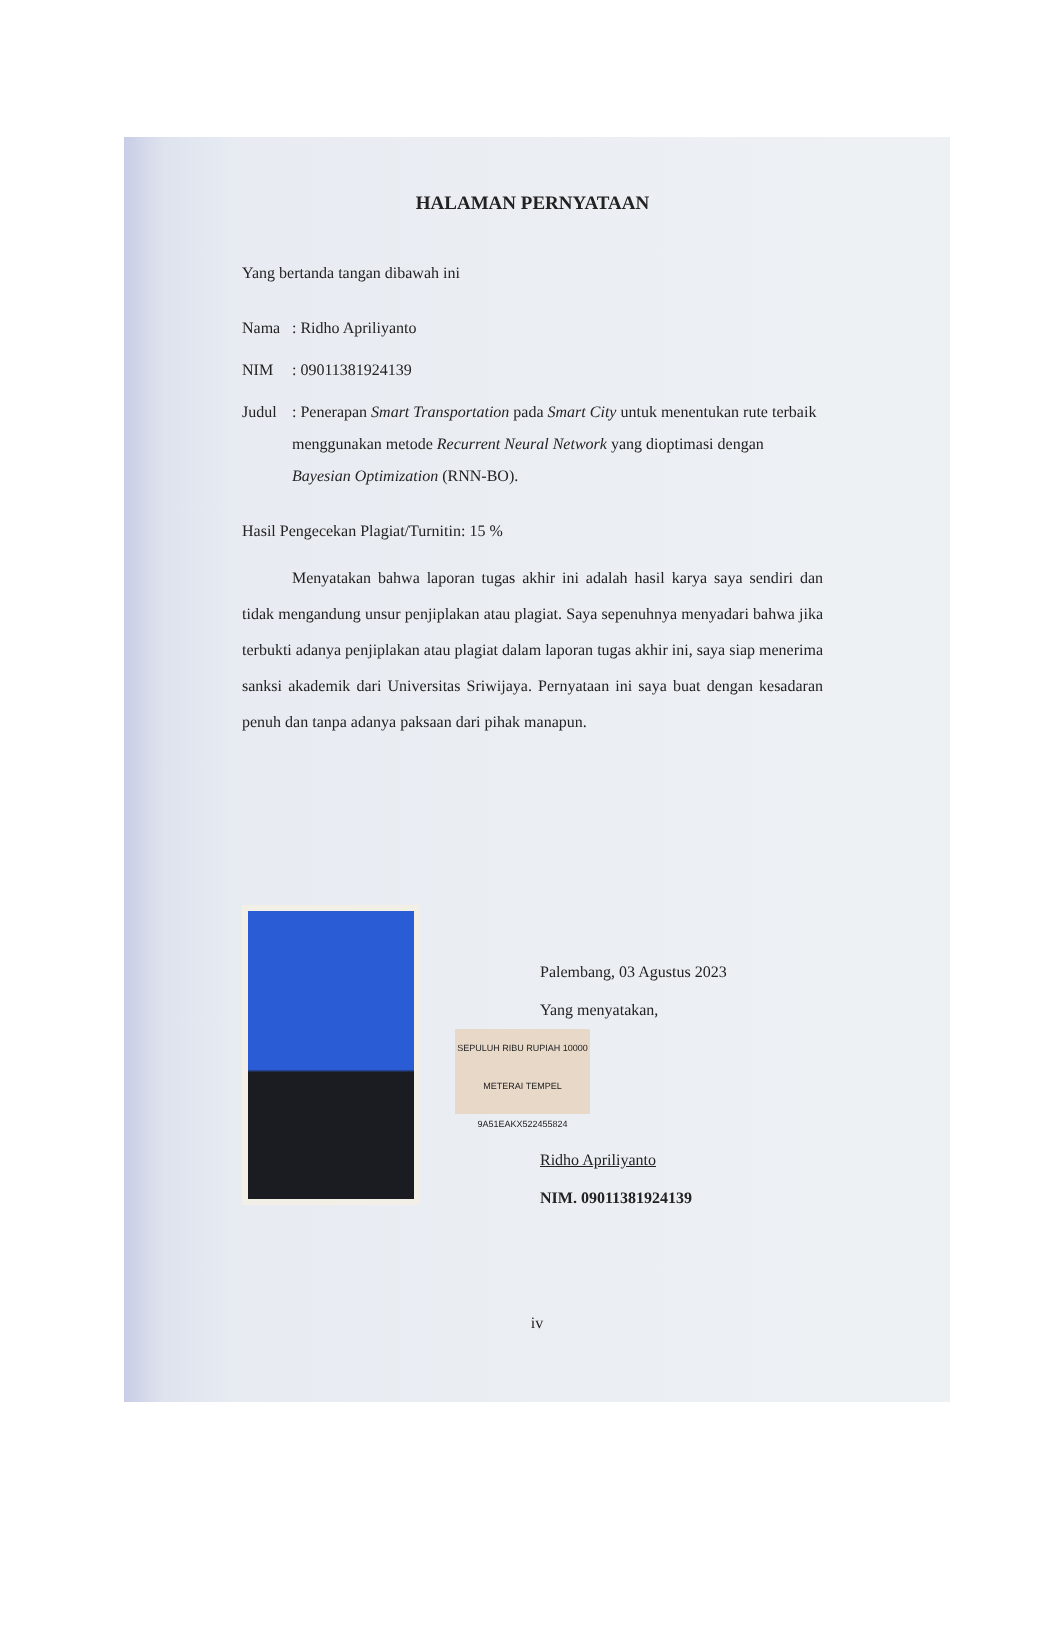HALAMAN PERNYATAAN
Yang bertanda tangan dibawah ini
Nama: Ridho Apriliyanto
NIM: 09011381924139
Judul: Penerapan Smart Transportation pada Smart City untuk menentukan rute terbaik menggunakan metode Recurrent Neural Network yang dioptimasi dengan Bayesian Optimization (RNN-BO).
Hasil Pengecekan Plagiat/Turnitin: 15 %
Menyatakan bahwa laporan tugas akhir ini adalah hasil karya saya sendiri dan tidak mengandung unsur penjiplakan atau plagiat. Saya sepenuhnya menyadari bahwa jika terbukti adanya penjiplakan atau plagiat dalam laporan tugas akhir ini, saya siap menerima sanksi akademik dari Universitas Sriwijaya. Pernyataan ini saya buat dengan kesadaran penuh dan tanpa adanya paksaan dari pihak manapun.
Palembang, 03 Agustus 2023
Yang menyatakan,
SEPULUH RIBU RUPIAH 10000
METERAI TEMPEL
9A51EAKX522455824
Ridho Apriliyanto
NIM. 09011381924139
iv